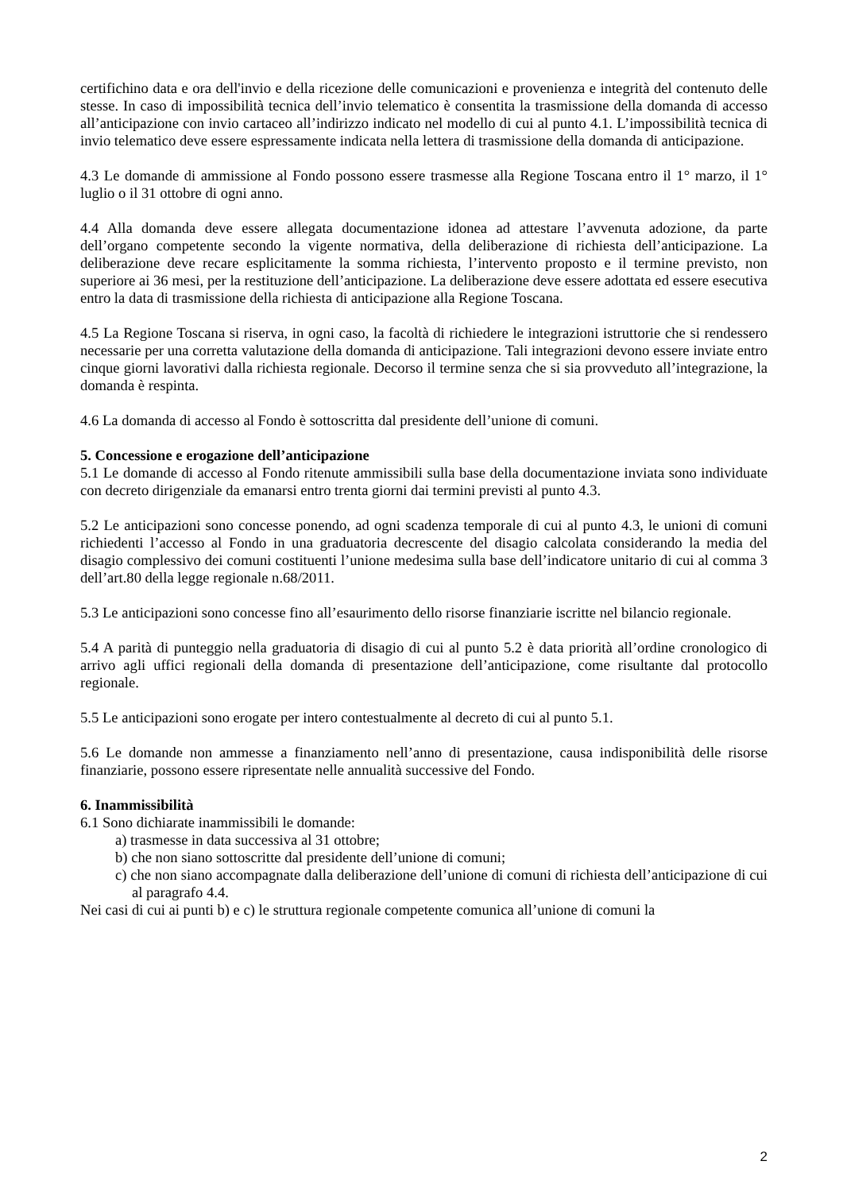certifichino data e ora dell'invio e della ricezione delle comunicazioni e provenienza e integrità del contenuto delle stesse. In caso di impossibilità tecnica dell’invio telematico è consentita la trasmissione della domanda di accesso all’anticipazione con invio cartaceo all’indirizzo indicato nel modello di cui al punto 4.1. L’impossibilità tecnica di invio telematico deve essere espressamente indicata nella lettera di trasmissione della domanda di anticipazione.
4.3 Le domande di ammissione al Fondo possono essere trasmesse alla Regione Toscana entro il 1° marzo, il 1° luglio o il 31 ottobre di ogni anno.
4.4 Alla domanda deve essere allegata documentazione idonea ad attestare l’avvenuta adozione, da parte dell’organo competente secondo la vigente normativa, della deliberazione di richiesta dell’anticipazione. La deliberazione deve recare esplicitamente la somma richiesta, l’intervento proposto e il termine previsto, non superiore ai 36 mesi, per la restituzione dell’anticipazione. La deliberazione deve essere adottata ed essere esecutiva entro la data di trasmissione della richiesta di anticipazione alla Regione Toscana.
4.5 La Regione Toscana si riserva, in ogni caso, la facoltà di richiedere le integrazioni istruttorie che si rendessero necessarie per una corretta valutazione della domanda di anticipazione. Tali integrazioni devono essere inviate entro cinque giorni lavorativi dalla richiesta regionale. Decorso il termine senza che si sia provveduto all’integrazione, la domanda è respinta.
4.6 La domanda di accesso al Fondo è sottoscritta dal presidente dell’unione di comuni.
5. Concessione e erogazione dell’anticipazione
5.1 Le domande di accesso al Fondo ritenute ammissibili sulla base della documentazione inviata sono individuate con decreto dirigenziale da emanarsi entro trenta giorni dai termini previsti al punto 4.3.
5.2 Le anticipazioni sono concesse ponendo, ad ogni scadenza temporale di cui al punto 4.3, le unioni di comuni richiedenti l’accesso al Fondo in una graduatoria decrescente del disagio calcolata considerando la media del disagio complessivo dei comuni costituenti l’unione medesima sulla base dell’indicatore unitario di cui al comma 3 dell’art.80 della legge regionale n.68/2011.
5.3 Le anticipazioni sono concesse fino all’esaurimento dello risorse finanziarie iscritte nel bilancio regionale.
5.4 A parità di punteggio nella graduatoria di disagio di cui al punto 5.2 è data priorità all’ordine cronologico di arrivo agli uffici regionali della domanda di presentazione dell’anticipazione, come risultante dal protocollo regionale.
5.5 Le anticipazioni sono erogate per intero contestualmente al decreto di cui al punto 5.1.
5.6 Le domande non ammesse a finanziamento nell’anno di presentazione, causa indisponibilità delle risorse finanziarie, possono essere ripresentate nelle annualità successive del Fondo.
6. Inammissibilità
6.1 Sono dichiarate inammissibili le domande:
a) trasmesse in data successiva al 31 ottobre;
b) che non siano sottoscritte dal presidente dell’unione di comuni;
c) che non siano accompagnate dalla deliberazione dell’unione di comuni di richiesta dell’anticipazione di cui al paragrafo 4.4.
Nei casi di cui ai punti b) e c) le struttura regionale competente comunica all’unione di comuni la
2